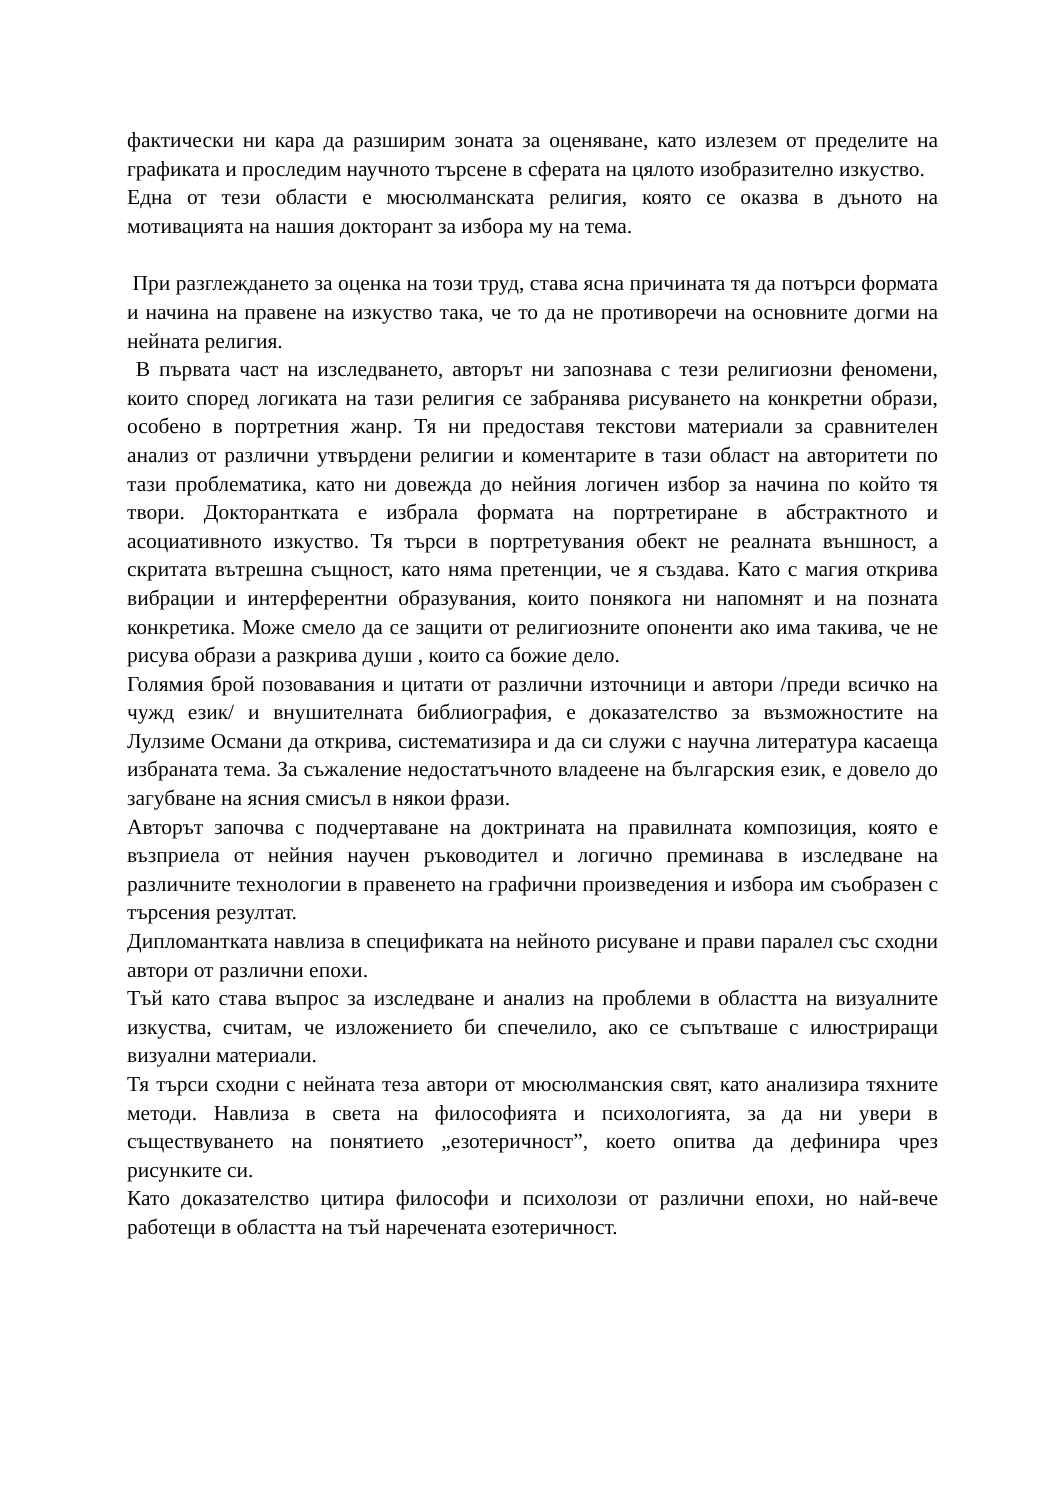фактически ни кара да разширим зоната за оценяване, като излезем от пределите на графиката и проследим научното търсене в сферата на цялото изобразително изкуство.
Една от тези области е мюсюлманската религия, която се оказва в дъното на мотивацията на нашия докторант за избора му на тема.
При разглеждането за оценка на този труд, става ясна причината тя да потърси формата и начина на правене на изкуство така, че то да не противоречи на основните догми на нейната религия.
В първата част на изследването, авторът ни запознава с тези религиозни феномени, които според логиката на тази религия се забранява рисуването на конкретни образи, особено в портретния жанр. Тя ни предоставя текстови материали за сравнителен анализ от различни утвърдени религии и коментарите в тази област на авторитети по тази проблематика, като ни довежда до нейния логичен избор за начина по който тя твори. Докторантката е избрала формата на портретиране в абстрактното и асоциативното изкуство. Тя търси в портретувания обект не реалната външност, а скритата вътрешна същност, като няма претенции, че я създава. Като с магия открива вибрации и интерферентни образувания, които понякога ни напомнят и на позната конкретика. Може смело да се защити от религиозните опоненти ако има такива, че не рисува образи а разкрива души , които са божие дело.
Голямия брой позовавания и цитати от различни източници и автори /преди всичко на чужд език/ и внушителната библиография, е доказателство за възможностите на Лулзиме Османи да открива, систематизира и да си служи с научна литература касаеща избраната тема. За съжаление недостатъчното владеене на българския език, е довело до загубване на ясния смисъл в някои фрази.
Авторът започва с подчертаване на доктрината на правилната композиция, която е възприела от нейния научен ръководител и логично преминава в изследване на различните технологии в правенето на графични произведения и избора им съобразен с търсения резултат.
Дипломантката навлиза в спецификата на нейното рисуване и прави паралел със сходни автори от различни епохи.
Тъй като става въпрос за изследване и анализ на проблеми в областта на визуалните изкуства, считам, че изложението би спечелило, ако се съпътваше с илюстриращи визуални материали.
Тя търси сходни с нейната теза автори от мюсюлманския свят, като анализира тяхните методи. Навлиза в света на философията и психологията, за да ни увери в съществуването на понятието „езотеричност”, което опитва да дефинира чрез рисунките си.
Като доказателство цитира философи и психолози от различни епохи, но най-вече работещи в областта на тъй наречената езотеричност.